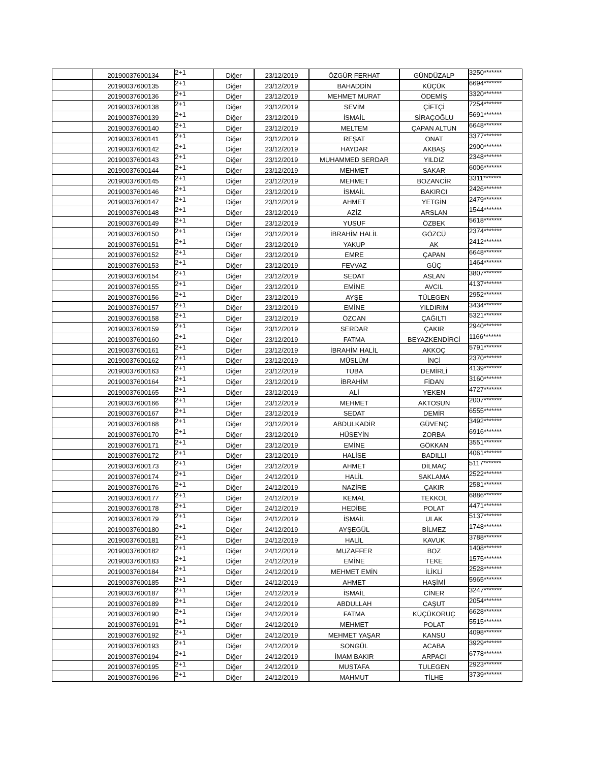| | 20190037600134 | 2+1 | Diğer | 23/12/2019 | ÖZGÜR FERHAT | GÜNDÜZALP | 3250******* |
| | 20190037600135 | 2+1 | Diğer | 23/12/2019 | BAHADDİN | KÜÇÜK | 6694******* |
| | 20190037600136 | 2+1 | Diğer | 23/12/2019 | MEHMET MURAT | ÖDEMİŞ | 3320******* |
| | 20190037600138 | 2+1 | Diğer | 23/12/2019 | SEVİM | ÇİFTÇİ | 7254******* |
| | 20190037600139 | 2+1 | Diğer | 23/12/2019 | İSMAİL | SİRAÇOĞLU | 5691******* |
| | 20190037600140 | 2+1 | Diğer | 23/12/2019 | MELTEM | ÇAPAN ALTUN | 6648******* |
| | 20190037600141 | 2+1 | Diğer | 23/12/2019 | REŞAT | ONAT | 3377******* |
| | 20190037600142 | 2+1 | Diğer | 23/12/2019 | HAYDAR | AKBAŞ | 2900******* |
| | 20190037600143 | 2+1 | Diğer | 23/12/2019 | MUHAMMED SERDAR | YILDIZ | 2348******* |
| | 20190037600144 | 2+1 | Diğer | 23/12/2019 | MEHMET | SAKAR | 6006******* |
| | 20190037600145 | 2+1 | Diğer | 23/12/2019 | MEHMET | BOZANCİR | 3311******* |
| | 20190037600146 | 2+1 | Diğer | 23/12/2019 | İSMAİL | BAKIRCI | 2426******* |
| | 20190037600147 | 2+1 | Diğer | 23/12/2019 | AHMET | YETGİN | 2479******* |
| | 20190037600148 | 2+1 | Diğer | 23/12/2019 | AZİZ | ARSLAN | 1544******* |
| | 20190037600149 | 2+1 | Diğer | 23/12/2019 | YUSUF | ÖZBEK | 5618******* |
| | 20190037600150 | 2+1 | Diğer | 23/12/2019 | İBRAHİM HALİL | GÖZCÜ | 2374******* |
| | 20190037600151 | 2+1 | Diğer | 23/12/2019 | YAKUP | AK | 2412******* |
| | 20190037600152 | 2+1 | Diğer | 23/12/2019 | EMRE | ÇAPAN | 6648******* |
| | 20190037600153 | 2+1 | Diğer | 23/12/2019 | FEVVAZ | GÜÇ | 1464******* |
| | 20190037600154 | 2+1 | Diğer | 23/12/2019 | SEDAT | ASLAN | 3807******* |
| | 20190037600155 | 2+1 | Diğer | 23/12/2019 | EMİNE | AVCIL | 4137******* |
| | 20190037600156 | 2+1 | Diğer | 23/12/2019 | AYŞE | TÜLEGEN | 2952******* |
| | 20190037600157 | 2+1 | Diğer | 23/12/2019 | EMİNE | YILDIRIM | 3434******* |
| | 20190037600158 | 2+1 | Diğer | 23/12/2019 | ÖZCAN | ÇAĞILTI | 5321******* |
| | 20190037600159 | 2+1 | Diğer | 23/12/2019 | SERDAR | ÇAKIR | 2940******* |
| | 20190037600160 | 2+1 | Diğer | 23/12/2019 | FATMA | BEYAZKENDİRCİ | 1166******* |
| | 20190037600161 | 2+1 | Diğer | 23/12/2019 | İBRAHİM HALİL | AKKOÇ | 5791******* |
| | 20190037600162 | 2+1 | Diğer | 23/12/2019 | MÜSLÜM | İNCİ | 2370******* |
| | 20190037600163 | 2+1 | Diğer | 23/12/2019 | TUBA | DEMİRLİ | 4139******* |
| | 20190037600164 | 2+1 | Diğer | 23/12/2019 | İBRAHİM | FİDAN | 3160******* |
| | 20190037600165 | 2+1 | Diğer | 23/12/2019 | ALİ | YEKEN | 4727******* |
| | 20190037600166 | 2+1 | Diğer | 23/12/2019 | MEHMET | AKTOSUN | 2007******* |
| | 20190037600167 | 2+1 | Diğer | 23/12/2019 | SEDAT | DEMİR | 6555******* |
| | 20190037600168 | 2+1 | Diğer | 23/12/2019 | ABDULKADİR | GÜVENÇ | 3492******* |
| | 20190037600170 | 2+1 | Diğer | 23/12/2019 | HÜSEYİN | ZORBA | 6916******* |
| | 20190037600171 | 2+1 | Diğer | 23/12/2019 | EMİNE | GÖKKAN | 3551******* |
| | 20190037600172 | 2+1 | Diğer | 23/12/2019 | HALİSE | BADILLI | 4061******* |
| | 20190037600173 | 2+1 | Diğer | 23/12/2019 | AHMET | DİLMAÇ | 5117******* |
| | 20190037600174 | 2+1 | Diğer | 24/12/2019 | HALİL | SAKLAMA | 2522******* |
| | 20190037600176 | 2+1 | Diğer | 24/12/2019 | NAZİRE | ÇAKIR | 2581******* |
| | 20190037600177 | 2+1 | Diğer | 24/12/2019 | KEMAL | TEKKOL | 6886******* |
| | 20190037600178 | 2+1 | Diğer | 24/12/2019 | HEDİBE | POLAT | 4471******* |
| | 20190037600179 | 2+1 | Diğer | 24/12/2019 | İSMAİL | ULAK | 5137******* |
| | 20190037600180 | 2+1 | Diğer | 24/12/2019 | AYŞEGÜL | BİLMEZ | 1748******* |
| | 20190037600181 | 2+1 | Diğer | 24/12/2019 | HALİL | KAVUK | 3788******* |
| | 20190037600182 | 2+1 | Diğer | 24/12/2019 | MUZAFFER | BOZ | 1408******* |
| | 20190037600183 | 2+1 | Diğer | 24/12/2019 | EMİNE | TEKE | 1575******* |
| | 20190037600184 | 2+1 | Diğer | 24/12/2019 | MEHMET EMİN | İLİKLİ | 2528******* |
| | 20190037600185 | 2+1 | Diğer | 24/12/2019 | AHMET | HAŞİMİ | 5965******* |
| | 20190037600187 | 2+1 | Diğer | 24/12/2019 | İSMAİL | CİNER | 3247******* |
| | 20190037600189 | 2+1 | Diğer | 24/12/2019 | ABDULLAH | CAŞUT | 2054******* |
| | 20190037600190 | 2+1 | Diğer | 24/12/2019 | FATMA | KÜÇÜKORUÇ | 6628******* |
| | 20190037600191 | 2+1 | Diğer | 24/12/2019 | MEHMET | POLAT | 5515******* |
| | 20190037600192 | 2+1 | Diğer | 24/12/2019 | MEHMET YAŞAR | KANSU | 4098******* |
| | 20190037600193 | 2+1 | Diğer | 24/12/2019 | SONGÜL | ACABA | 3929******* |
| | 20190037600194 | 2+1 | Diğer | 24/12/2019 | İMAM BAKIR | ARPACI | 6778******* |
| | 20190037600195 | 2+1 | Diğer | 24/12/2019 | MUSTAFA | TULEGEN | 2923******* |
| | 20190037600196 | 2+1 | Diğer | 24/12/2019 | MAHMUT | TİLHE | 3739******* |